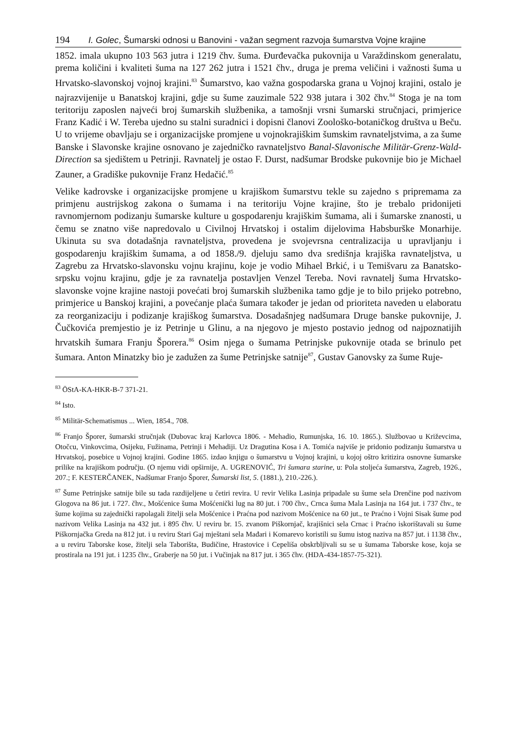194 I. Golec, Šumarski odnosi u Banovini - važan segment razvoja šumarstva Vojne krajine
1852. imala ukupno 103 563 jutra i 1219 čhv. šuma. Đurđevačka pukovnija u Varaždinskom generalatu, prema količini i kvaliteti šuma na 127 262 jutra i 1521 čhv., druga je prema veličini i važnosti šuma u Hrvatsko-slavonskoj vojnoj krajini.<sup>83</sup> Šumarstvo, kao važna gospodarska grana u Vojnoj krajini, ostalo je najrazvijenije u Banatskoj krajini, gdje su šume zauzimale 522 938 jutara i 302 čhv.<sup>84</sup> Stoga je na tom teritoriju zaposlen najveći broj šumarskih službenika, a tamošnji vrsni šumarski stručnjaci, primjerice Franz Kadić i W. Tereba ujedno su stalni suradnici i dopisni članovi Zoološko-botaničkog društva u Beču. U to vrijeme obavljaju se i organizacijske promjene u vojnokrajiškim šumskim ravnateljstvima, a za šume Banske i Slavonske krajine osnovano je zajedničko ravnateljstvo Banal-Slavonische Militär-Grenz-Wald-Direction sa sjedištem u Petrinji. Ravnatelj je ostao F. Durst, nadšumar Brodske pukovnije bio je Michael Zauner, a Gradiške pukovnije Franz Hedačić.<sup>85</sup>
Velike kadrovske i organizacijske promjene u krajiškom šumarstvu tekle su zajedno s pripremama za primjenu austrijskog zakona o šumama i na teritoriju Vojne krajine, što je trebalo pridonijeti ravnomjernom podizanju šumarske kulture u gospodarenju krajiškim šumama, ali i šumarske znanosti, u čemu se znatno više napredovalo u Civilnoj Hrvatskoj i ostalim dijelovima Habsburške Monarhije. Ukinuta su sva dotadašnja ravnateljstva, provedena je svojevrsna centralizacija u upravljanju i gospodarenju krajiškim šumama, a od 1858./9. djeluju samo dva središnja krajiška ravnateljstva, u Zagrebu za Hrvatsko-slavonsku vojnu krajinu, koje je vodio Mihael Brkić, i u Temišvaru za Banatsko-srpsku vojnu krajinu, gdje je za ravnatelja postavljen Venzel Tereba. Novi ravnatelj šuma Hrvatsko-slavonske vojne krajine nastoji povećati broj šumarskih službenika tamo gdje je to bilo prijeko potrebno, primjerice u Banskoj krajini, a povećanje plaća šumara također je jedan od prioriteta naveden u elaboratu za reorganizaciju i podizanje krajiškog šumarstva. Dosadašnjeg nadšumara Druge banske pukovnije, J. Čučkovića premjestio je iz Petrinje u Glinu, a na njegovo je mjesto postavio jednog od najpoznatijih hrvatskih šumara Franju Šporera.<sup>86</sup> Osim njega o šumama Petrinjske pukovnije otada se brinulo pet šumara. Anton Minatzky bio je zadužen za šume Petrinjske satnije<sup>87</sup>, Gustav Ganovsky za šume Ruje-
<sup>83</sup> ÖStA-KA-HKR-B-7 371-21.
<sup>84</sup> Isto.
<sup>85</sup> Militär-Schematismus ... Wien, 1854., 708.
<sup>86</sup> Franjo Šporer, šumarski stručnjak (Dubovac kraj Karlovca 1806. - Mehadio, Rumunjska, 16. 10. 1865.). Službovao u Križevcima, Otočcu, Vinkovcima, Osijeku, Fužinama, Petrinji i Mehadiji. Uz Dragutina Kosa i A. Tomića najviše je pridonio podizanju šumarstva u Hrvatskoj, posebice u Vojnoj krajini. Godine 1865. izdao knjigu o šumarstvu u Vojnoj krajini, u kojoj oštro kritizira osnovne šumarske prilike na krajiškom području. (O njemu vidi opširnije, A. UGRENOVIĆ, Tri šumara starine, u: Pola stoljeća šumarstva, Zagreb, 1926., 207.; F. KESTERČANEK, Nadšumar Franjo Šporer, Šumarski list, 5. (1881.), 210.-226.).
<sup>87</sup> Šume Petrinjske satnije bile su tada razdijeljene u četiri revira. U revir Velika Lasinja pripadale su šume sela Drenčine pod nazivom Glogova na 86 jut. i 727. čhv., Mošćenice šuma Mošćenički lug na 80 jut. i 700 čhv., Crnca šuma Mala Lasinja na 164 jut. i 737 čhv., te šume kojima su zajednički rapolagali žitelji sela Mošćenice i Praćna pod nazivom Mošćenice na 60 jut., te Praćno i Vojni Sisak šume pod nazivom Velika Lasinja na 432 jut. i 895 čhv. U reviru br. 15. zvanom Piškornjač, krajišnici sela Crnac i Praćno iskorištavali su šume Piškornjačka Greda na 812 jut. i u reviru Stari Gaj mještani sela Mađari i Komarevo koristili su šumu istog naziva na 857 jut. i 1138 čhv., a u reviru Taborske kose, žitelji sela Taborišta, Budičine, Hrastovice i Cepeliša obskrbljivali su se u šumama Taborske kose, koja se prostirala na 191 jut. i 1235 čhv., Graberje na 50 jut. i Vučinjak na 817 jut. i 365 čhv. (HDA-434-1857-75-321).